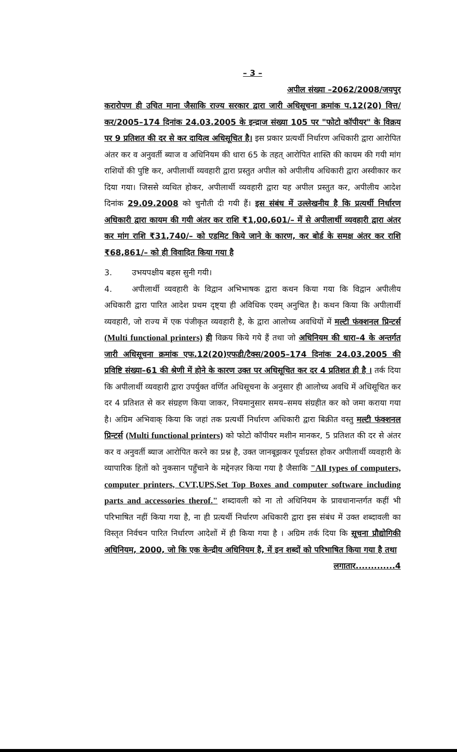– 3 –
अपील संख्या –2062/2008/जयपुर
करारोपण ही उचित माना जैसाकि राज्य सरकार द्वारा जारी अधिसूचना क्रमांक प.12(20) वित्त/कर/2005–174 दिनांक 24.03.2005 के इन्द्राज संख्या 105 पर "फोटो कॉपीयर" के विक्रय पर 9 प्रतिशत की दर से कर दायित्व अधिसूचित है। इस प्रकार प्रत्यर्थी निर्धारण अधिकारी द्वारा आरोपित अंतर कर व अनुवर्ती ब्याज व अधिनियम की धारा 65 के तहत् आरोपित शास्ति की कायम की गयी मांग राशियों की पुष्टि कर, अपीलार्थी व्यवहारी द्वारा प्रस्तुत अपील को अपीलीय अधिकारी द्वारा अस्वीकार कर दिया गया। जिससे व्यथित होकर, अपीलार्थी व्यवहारी द्वारा यह अपील प्रस्तुत कर, अपीलीय आदेश दिनांक 29.09.2008 को चुनौती दी गयी हैं। इस संबंध में उल्लेखनीय है कि प्रत्यर्थी निर्धारण अधिकारी द्वारा कायम की गयी अंतर कर राशि ₹1,00,601/– में से अपीलार्थी व्यवहारी द्वारा अंतर कर मांग राशि ₹31,740/– को एडमिट किये जाने के कारण, कर बोर्ड के समक्ष अंतर कर राशि ₹68,861/– को ही विवादित किया गया है
3. उभयपक्षीय बहस सुनी गयी।
4. अपीलार्थी व्यवहारी के विद्वान अभिभाषक द्वारा कथन किया गया कि विद्वान अपीलीय अधिकारी द्वारा पारित आदेश प्रथम दृष्ट्या ही अविधिक एवम् अनुचित है। कथन किया कि अपीलार्थी व्यवहारी, जो राज्य में एक पंजीकृत व्यवहारी है, के द्वारा आलोच्य अवधियों में मल्टी फंक्शनल प्रिन्टर्स (Multi functional printers) ही विक्रय किये गये हैं तथा जो अधिनियम की धारा–4 के अन्तर्गत जारी अधिसूचना क्रमांक एफ.12(20)एफडी/टैक्स/2005–174 दिनांक 24.03.2005 की प्रविष्टि संख्या–61 की श्रेणी में होने के कारण उक्त पर अधिसूचित कर दर 4 प्रतिशत ही है । तर्क दिया कि अपीलार्थी व्यवहारी द्वारा उपर्युक्त वर्णित अधिसूचना के अनुसार ही आलोच्य अवधि में अधिसूचित कर दर 4 प्रतिशत से कर संग्रहण किया जाकर, नियमानुसार समय–समय संग्रहीत कर को जमा कराया गया है। अग्रिम अभिवाक् किया कि जहां तक प्रत्यर्थी निर्धारण अधिकारी द्वारा बिक्रीत वस्तु मल्टी फंक्शनल प्रिन्टर्स (Multi functional printers) को फोटो कॉपीयर मशीन मानकर, 5 प्रतिशत की दर से अंतर कर व अनुवर्ती ब्याज आरोपित करने का प्रश्न है, उक्त जानबूझकर पूर्वाग्रस्त होकर अपीलार्थी व्यवहारी के व्यापारिक हितों को नुकसान पहुँचाने के मद्देनज़र किया गया है जैसाकि "All types of computers, computer printers, CVT,UPS,Set Top Boxes and computer software including parts and accessories therof." शब्दावली को ना तो अधिनियम के प्रावधानान्तर्गत कहीं भी परिभाषित नहीं किया गया है, ना ही प्रत्यर्थी निर्धारण अधिकारी द्वारा इस संबंध में उक्त शब्दावली का विस्तृत निर्वचन पारित निर्धारण आदेशों में ही किया गया है । अग्रिम तर्क दिया कि सूचना प्रौद्योगिकी अधिनियम, 2000, जो कि एक केन्द्रीय अधिनियम है, में इन शब्दों को परिभाषित किया गया है तथा
लगातार.............4